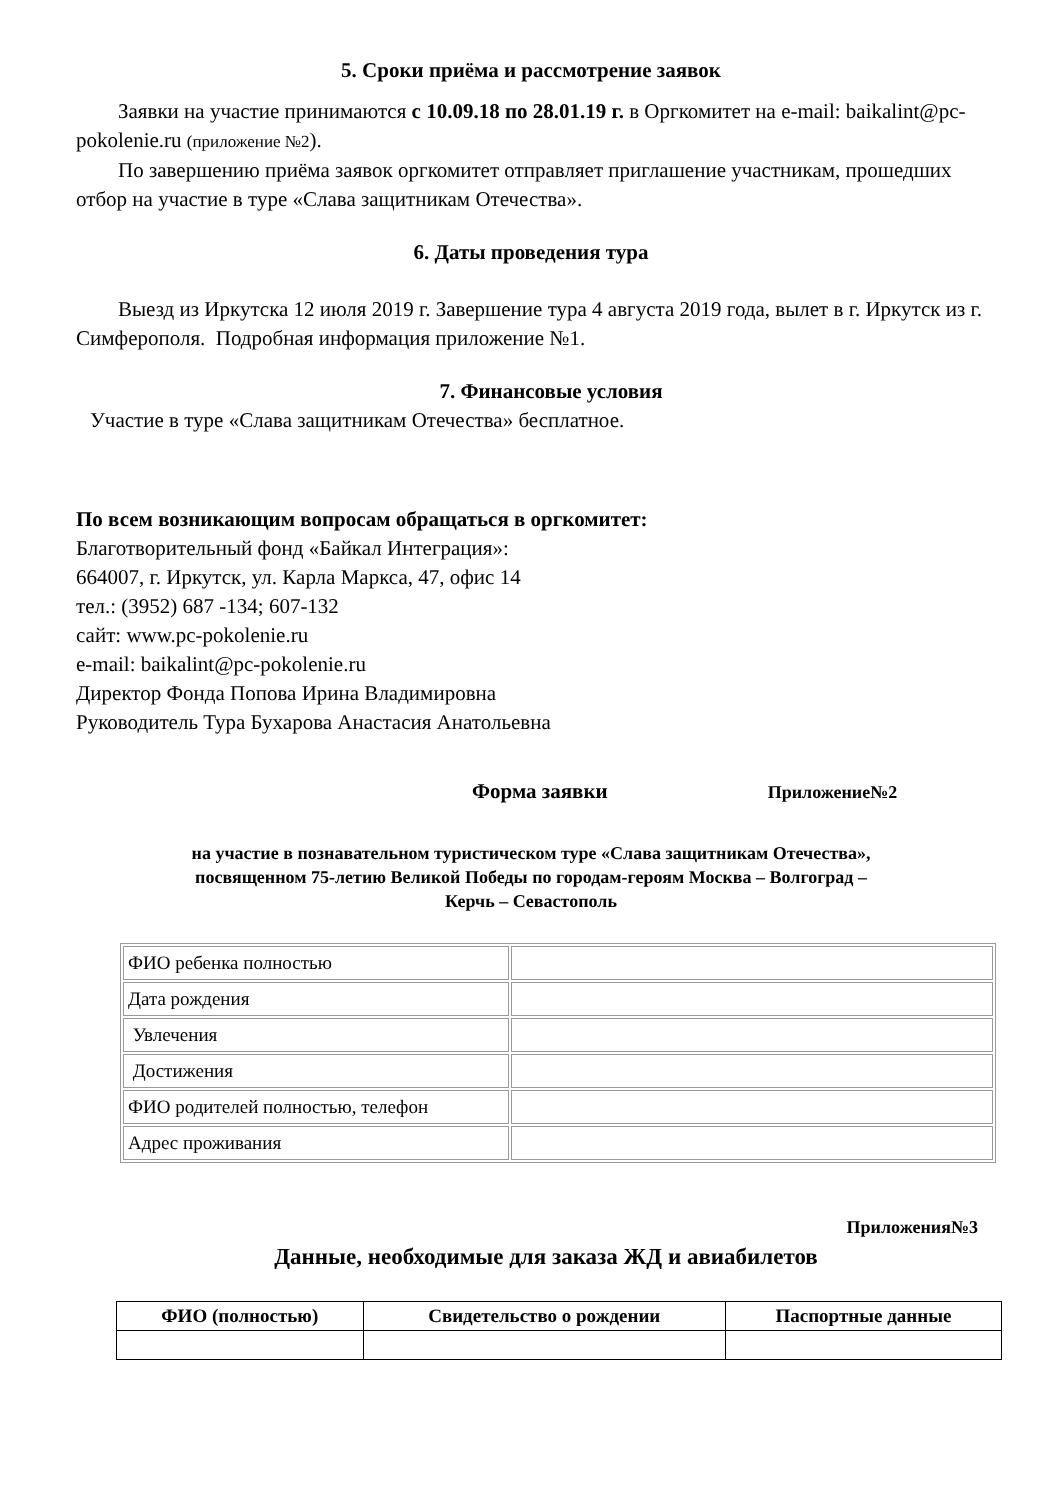5. Сроки приёма и рассмотрение заявок
Заявки на участие принимаются с 10.09.18 по 28.01.19 г. в Оргкомитет на e-mail: baikalint@pc-pokolenie.ru (приложение №2).
По завершению приёма заявок оргкомитет отправляет приглашение участникам, прошедших отбор на участие в туре «Слава защитникам Отечества».
6. Даты проведения тура
Выезд из Иркутска 12 июля 2019 г. Завершение тура 4 августа 2019 года, вылет в г. Иркутск из г. Симферополя. Подробная информация приложение №1.
7. Финансовые условия
Участие в туре «Слава защитникам Отечества» бесплатное.
По всем возникающим вопросам обращаться в оргкомитет:
Благотворительный фонд «Байкал Интеграция»:
664007, г. Иркутск, ул. Карла Маркса, 47, офис 14
тел.: (3952) 687 -134; 607-132
сайт: www.pc-pokolenie.ru
e-mail: baikalint@pc-pokolenie.ru
Директор Фонда Попова Ирина Владимировна
Руководитель Тура Бухарова Анастасия Анатольевна
Форма заявки Приложение№2
на участие в познавательном туристическом туре «Слава защитникам Отечества»,
посвященном 75-летию Великой Победы по городам-героям Москва – Волгоград –
Керчь – Севастополь
| ФИО ребенка полностью | |
| Дата рождения | |
| Увлечения | |
| Достижения | |
| ФИО родителей полностью, телефон | |
| Адрес проживания | |
Приложения№3
Данные, необходимые для заказа ЖД и авиабилетов
| ФИО (полностью) | Свидетельство о рождении | Паспортные данные |
| --- | --- | --- |